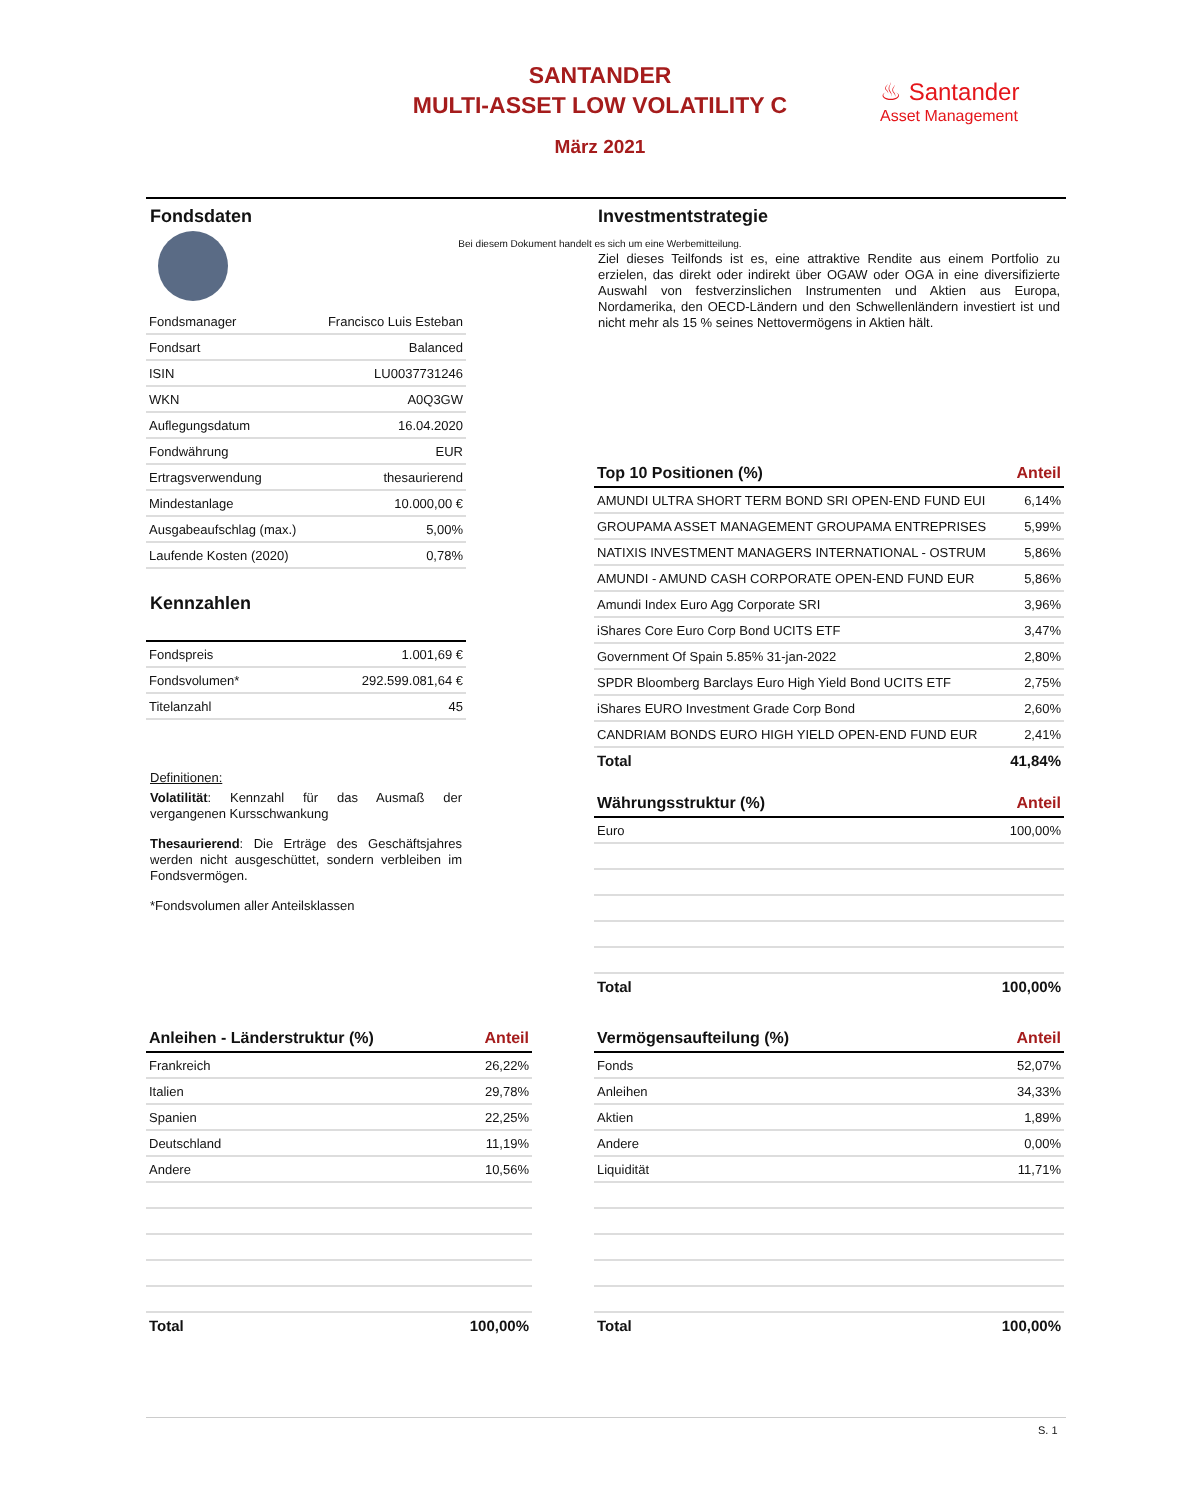SANTANDER
MULTI-ASSET LOW VOLATILITY C
März 2021
♨ Santander
Asset Management
Bei diesem Dokument handelt es sich um eine Werbemitteilung.
Fondsdaten
| Fondsmanager | Francisco Luis Esteban |
| Fondsart | Balanced |
| ISIN | LU0037731246 |
| WKN | A0Q3GW |
| Auflegungsdatum | 16.04.2020 |
| Fondwährung | EUR |
| Ertragsverwendung | thesaurierend |
| Mindestanlage | 10.000,00 € |
| Ausgabeaufschlag (max.) | 5,00% |
| Laufende Kosten (2020) | 0,78% |
Kennzahlen
| Fondspreis | 1.001,69 € |
| Fondsvolumen* | 292.599.081,64 € |
| Titelanzahl | 45 |
Definitionen:
Volatilität: Kennzahl für das Ausmaß der vergangenen Kursschwankung
Thesaurierend: Die Erträge des Geschäftsjahres werden nicht ausgeschüttet, sondern verbleiben im Fondsvermögen.
*Fondsvolumen aller Anteilsklassen
Investmentstrategie
Ziel dieses Teilfonds ist es, eine attraktive Rendite aus einem Portfolio zu erzielen, das direkt oder indirekt über OGAW oder OGA in eine diversifizierte Auswahl von festverzinslichen Instrumenten und Aktien aus Europa, Nordamerika, den OECD-Ländern und den Schwellenländern investiert ist und nicht mehr als 15 % seines Nettovermögens in Aktien hält.
| Top 10 Positionen (%) | Anteil |
| --- | --- |
| AMUNDI ULTRA SHORT TERM BOND SRI OPEN-END FUND EUI | 6,14% |
| GROUPAMA ASSET MANAGEMENT GROUPAMA ENTREPRISES | 5,99% |
| NATIXIS INVESTMENT MANAGERS INTERNATIONAL - OSTRUM | 5,86% |
| AMUNDI - AMUND CASH CORPORATE OPEN-END FUND EUR | 5,86% |
| Amundi Index Euro Agg Corporate SRI | 3,96% |
| iShares Core Euro Corp Bond UCITS ETF | 3,47% |
| Government Of Spain 5.85% 31-jan-2022 | 2,80% |
| SPDR Bloomberg Barclays Euro High Yield Bond UCITS ETF | 2,75% |
| iShares EURO Investment Grade Corp Bond | 2,60% |
| CANDRIAM BONDS EURO HIGH YIELD OPEN-END FUND EUR | 2,41% |
| Total | 41,84% |
| Währungsstruktur (%) | Anteil |
| --- | --- |
| Euro | 100,00% |
| Total | 100,00% |
| Anleihen - Länderstruktur (%) | Anteil |
| --- | --- |
| Frankreich | 26,22% |
| Italien | 29,78% |
| Spanien | 22,25% |
| Deutschland | 11,19% |
| Andere | 10,56% |
| Total | 100,00% |
| Vermögensaufteilung (%) | Anteil |
| --- | --- |
| Fonds | 52,07% |
| Anleihen | 34,33% |
| Aktien | 1,89% |
| Andere | 0,00% |
| Liquidität | 11,71% |
| Total | 100,00% |
S. 1